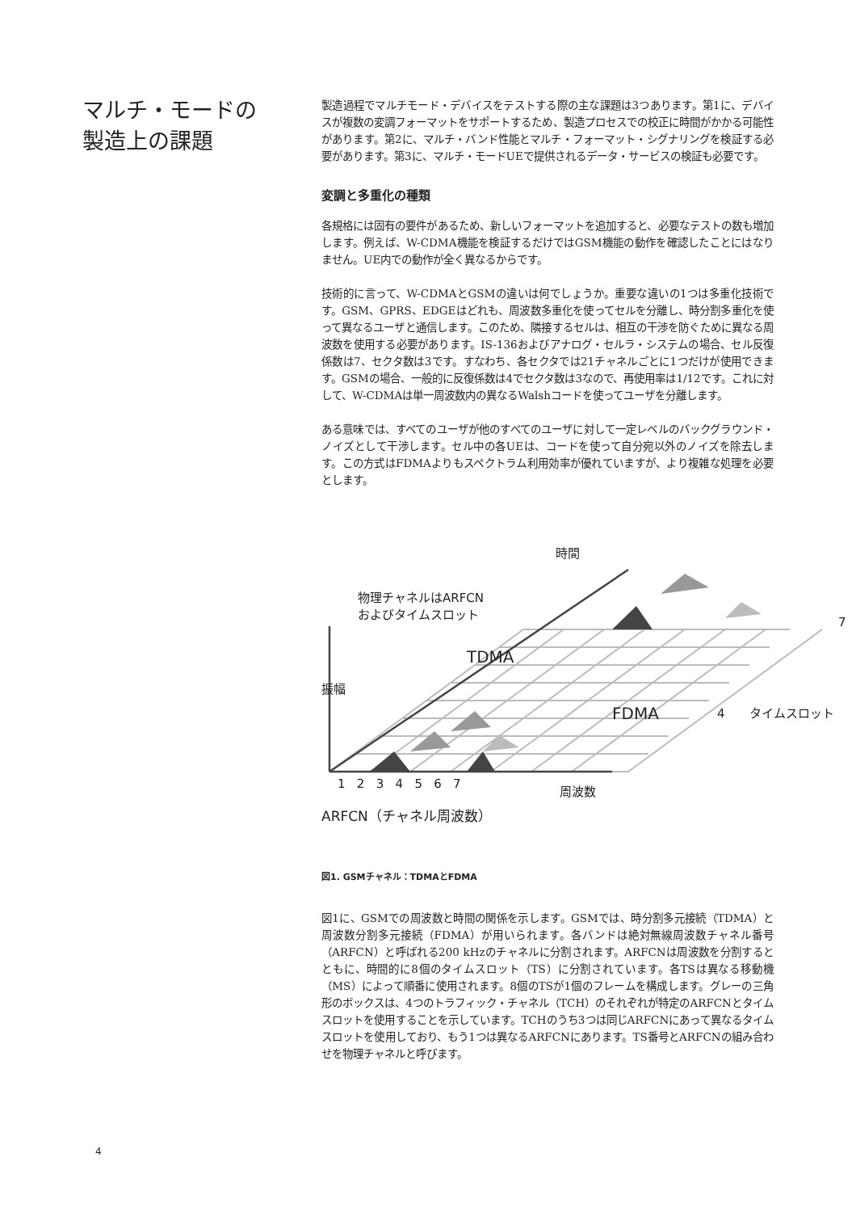マルチ・モードの
製造上の課題
製造過程でマルチモード・デバイスをテストする際の主な課題は3つあります。第1に、デバイスが複数の変調フォーマットをサポートするため、製造プロセスでの校正に時間がかかる可能性があります。第2に、マルチ・バンド性能とマルチ・フォーマット・シグナリングを検証する必要があります。第3に、マルチ・モードUEで提供されるデータ・サービスの検証も必要です。
変調と多重化の種類
各規格には固有の要件があるため、新しいフォーマットを追加すると、必要なテストの数も増加します。例えば、W-CDMA機能を検証するだけではGSM機能の動作を確認したことにはなりません。UE内での動作が全く異なるからです。
技術的に言って、W-CDMAとGSMの違いは何でしょうか。重要な違いの1つは多重化技術です。GSM、GPRS、EDGEはどれも、周波数多重化を使ってセルを分離し、時分割多重化を使って異なるユーザと通信します。このため、隣接するセルは、相互の干渉を防ぐために異なる周波数を使用する必要があります。IS-136およびアナログ・セルラ・システムの場合、セル反復係数は7、セクタ数は3です。すなわち、各セクタでは21チャネルごとに1つだけが使用できます。GSMの場合、一般的に反復係数は4でセクタ数は3なので、再使用率は1/12です。これに対して、W-CDMAは単一周波数内の異なるWalshコードを使ってユーザを分離します。
ある意味では、すべてのユーザが他のすべてのユーザに対して一定レベルのバックグラウンド・ノイズとして干渉します。セル中の各UEは、コードを使って自分宛以外のノイズを除去します。この方式はFDMAよりもスペクトラム利用効率が優れていますが、より複雑な処理を必要とします。
時間
物理チャネルはARFCN
およびタイムスロット
TDMA
振幅
FDMA 4 タイムスロット
7
1 2 3 4 5 6 7
周波数
ARFCN（チャネル周波数）
図1. GSMチャネル：TDMAとFDMA
図1に、GSMでの周波数と時間の関係を示します。GSMでは、時分割多元接続（TDMA）と周波数分割多元接続（FDMA）が用いられます。各バンドは絶対無線周波数チャネル番号（ARFCN）と呼ばれる200 kHzのチャネルに分割されます。ARFCNは周波数を分割するとともに、時間的に8個のタイムスロット（TS）に分割されています。各TSは異なる移動機（MS）によって順番に使用されます。8個のTSが1個のフレームを構成します。グレーの三角形のボックスは、4つのトラフィック・チャネル（TCH）のそれぞれが特定のARFCNとタイムスロットを使用することを示しています。TCHのうち3つは同じARFCNにあって異なるタイムスロットを使用しており、もう1つは異なるARFCNにあります。TS番号とARFCNの組み合わせを物理チャネルと呼びます。
4